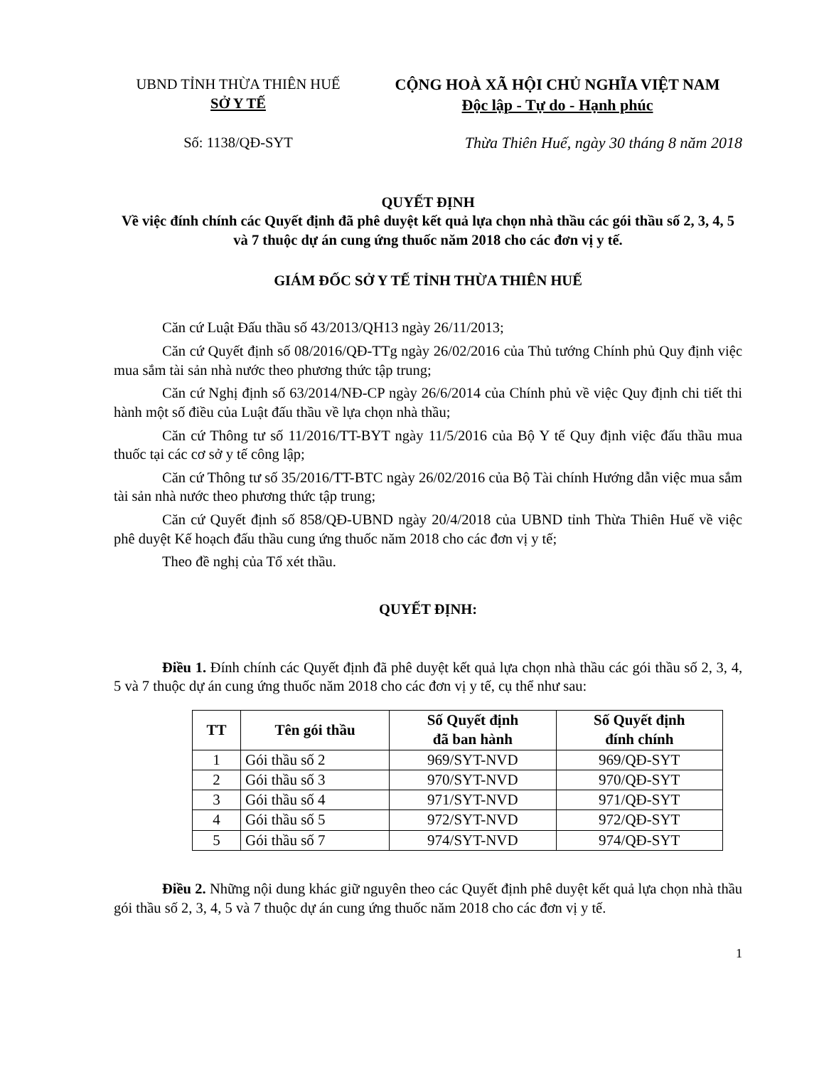UBND TỈNH THỪA THIÊN HUẾ
SỞ Y TẾ
CỘNG HOÀ XÃ HỘI CHỦ NGHĨA VIỆT NAM
Độc lập - Tự do - Hạnh phúc
Số: 1138/QĐ-SYT Thừa Thiên Huế, ngày 30 tháng 8 năm 2018
QUYẾT ĐỊNH
Về việc đính chính các Quyết định đã phê duyệt kết quả lựa chọn nhà thầu các gói thầu số 2, 3, 4, 5 và 7 thuộc dự án cung ứng thuốc năm 2018 cho các đơn vị y tế.
GIÁM ĐỐC SỞ Y TẾ TỈNH THỪA THIÊN HUẾ
Căn cứ Luật Đấu thầu số 43/2013/QH13 ngày 26/11/2013;
Căn cứ Quyết định số 08/2016/QĐ-TTg ngày 26/02/2016 của Thủ tướng Chính phủ Quy định việc mua sắm tài sản nhà nước theo phương thức tập trung;
Căn cứ Nghị định số 63/2014/NĐ-CP ngày 26/6/2014 của Chính phủ về việc Quy định chi tiết thi hành một số điều của Luật đấu thầu về lựa chọn nhà thầu;
Căn cứ Thông tư số 11/2016/TT-BYT ngày 11/5/2016 của Bộ Y tế Quy định việc đấu thầu mua thuốc tại các cơ sở y tế công lập;
Căn cứ Thông tư số 35/2016/TT-BTC ngày 26/02/2016 của Bộ Tài chính Hướng dẫn việc mua sắm tài sản nhà nước theo phương thức tập trung;
Căn cứ Quyết định số 858/QĐ-UBND ngày 20/4/2018 của UBND tỉnh Thừa Thiên Huế về việc phê duyệt Kế hoạch đấu thầu cung ứng thuốc năm 2018 cho các đơn vị y tế;
Theo đề nghị của Tổ xét thầu.
QUYẾT ĐỊNH:
Điều 1. Đính chính các Quyết định đã phê duyệt kết quả lựa chọn nhà thầu các gói thầu số 2, 3, 4, 5 và 7 thuộc dự án cung ứng thuốc năm 2018 cho các đơn vị y tế, cụ thể như sau:
| TT | Tên gói thầu | Số Quyết định đã ban hành | Số Quyết định đính chính |
| --- | --- | --- | --- |
| 1 | Gói thầu số 2 | 969/SYT-NVD | 969/QĐ-SYT |
| 2 | Gói thầu số 3 | 970/SYT-NVD | 970/QĐ-SYT |
| 3 | Gói thầu số 4 | 971/SYT-NVD | 971/QĐ-SYT |
| 4 | Gói thầu số 5 | 972/SYT-NVD | 972/QĐ-SYT |
| 5 | Gói thầu số 7 | 974/SYT-NVD | 974/QĐ-SYT |
Điều 2. Những nội dung khác giữ nguyên theo các Quyết định phê duyệt kết quả lựa chọn nhà thầu gói thầu số 2, 3, 4, 5 và 7 thuộc dự án cung ứng thuốc năm 2018 cho các đơn vị y tế.
1